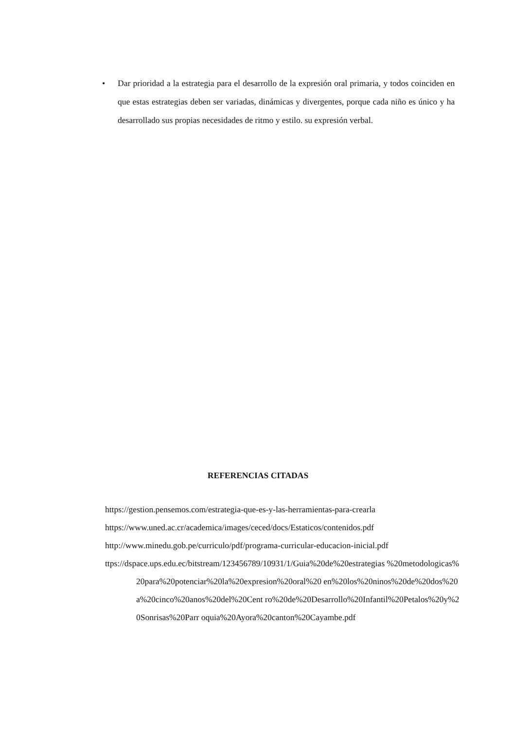• Dar prioridad a la estrategia para el desarrollo de la expresión oral primaria, y todos coinciden en que estas estrategias deben ser variadas, dinámicas y divergentes, porque cada niño es único y ha desarrollado sus propias necesidades de ritmo y estilo. su expresión verbal.
REFERENCIAS CITADAS
https://gestion.pensemos.com/estrategia-que-es-y-las-herramientas-para-crearla
https://www.uned.ac.cr/academica/images/ceced/docs/Estaticos/contenidos.pdf
http://www.minedu.gob.pe/curriculo/pdf/programa-curricular-educacion-inicial.pdf
ttps://dspace.ups.edu.ec/bitstream/123456789/10931/1/Guia%20de%20estrategias %20metodologicas%20para%20potenciar%20la%20expresion%20oral%20 en%20los%20ninos%20de%20dos%20a%20cinco%20anos%20del%20Cent ro%20de%20Desarrollo%20Infantil%20Petalos%20y%20Sonrisas%20Parr oquia%20Ayora%20canton%20Cayambe.pdf